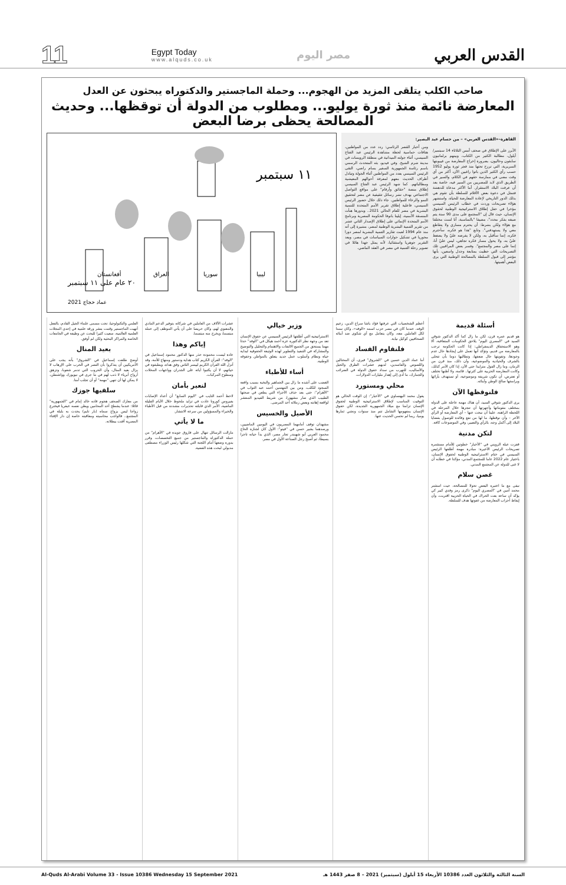11
Egypt Today
www.alquds.co.uk
مصر اليوم
القدس العربي
صاحب الكلب يتلقى المزيد من الهجوم... وحملة الماجستير والدكتوراه يبحثون عن العدل
المعارضة نائمة منذ ثورة يوليو... ومطلوب من الدولة أن توقظها... وحديث المصالحة يحظى برضا البعض
القاهرة–«القدس العربي» – من حسام عبد البصير:
الأبرز على الإطلاق في صحف أمس الثلاثاء 14 سبتمبر/أيلول، مطالبة الكثير من الكتاب، وبينهم برلمانيون سابقون وحاليون، بضرورة إخراج المعارضة من غيبوبتها السريرية، التي ترزح تحتها منذ فجر ثورة يوليو 1952 حسب رأي الكثير الذين باتوا راغبين الآن، أكثر من أي وقت مضى في ممارسة حقهم في الكلام، والسير في الطريق الذي لابد للمصريين من السير فيه، خاصة بعد أن عرفت البلاد الاستقرار. أما الأكثر مدعاة للدهشة فتمثل في دعوة بعض الأقلام للسلطة بأن تقوم هي بذلك الدور التاريخي لإعادة المعارضة للحياة، واستشهر هؤلاء تصريحات وردت في خطاب الرئيس السيسي مؤخرا في حفل إطلاق الاستراتيجية الوطنية لحقوق الإنسان، حيث قال إن "المجتمع على مدى 90 سنة يتم صبغه بفكر محدد"، مضيفا "بالمناسبة، أنا لست مختلفا مع هؤلاء ولكن بشرط: أن يحترم مساري ولا يتقاطع معي ولا يستهدفني". وتابع "هذا هو فكره، سأحترم فكره، إنما سأقبل به، ولكن لا يفرضه عليّ ولا يضغط عليّ به، ولا يحول مسار فكره تجاهي، ليس عليّ أنا، إنما على مصر والمجتمع". وفسر بعض المراقبين تلك التصريحات التي حظيت بمتابعة وجدل واسعين، بأنها مؤشر إلى قبول السلطة بالمصالحة الوطنية التي يرى البعض أهميتها.
ومن أخبار القصر الرئاسي: ردد عدد من المواطنين، هتافات حماسية لحظة مشاهدة الرئيس عبد الفتاح السيسي، أثناء جولته الميدانية في منطقة الرويسات في مدينة شرم الشيخ. وفي فيديو، بثه المتحدث الرسمي باسم رئاسة الجمهورية السفير بسام راضي، التقى الرئيس السيسي بعدد من المواطنين أثناء الجولة وتبادل أطراف الحديث معهم لمعرفة أحوالهم المعيشية ومطالباتهم. كما شهد الرئيس عبد الفتاح السيسي إطلاق منصة "حقائق وأرقام" على مواقع التواصل الاجتماعي بهدف نشر رسائل تثقيفية عن مصر لتحقيق النمو والرخاء للمواطنين. جاء ذلك خلال حضور الرئيس السيسي، فاعلية إطلاق تقرير الأمم المتحدة للتنمية البشرية في مصر للعام الحالي 2021.. وبدورها هنأت المنسقة الأممية، إيلينا بانوفا الحكومة المصرية وبرنامج الأمم المتحدة الإنمائي على إطلاق الإصدار الثاني عشر من تقرير التنمية البشرية الوطنية لمصر، مشيرة إلى أنه منذ عام 1994 لعبت تقارير التنمية البشرية لمصر دورا محوريا في تشكيل حوارات السياسات في مصر، ويعد التقرير جوهريا واستثنائيا، لأنه يمثل جهدا هائلا في تصوير رحلة التنمية في مصر في العقد الماضي.
١١ سبتمبر
أفغانستان
العراق
سوريا
ليبيا
٢٠ عام على ١١ سبتمبر
2021 عماد حجاج
أسئلة قديمة
هو قديم عمره قرن، لكن ما زال كما أكد الدكتور شوقي السيد في "المصري اليوم" يلاحق الحكومات المتعاقبة، ألا وهو الاستحقاق الديمقراطي: إذا كانت الحكومة ترحب بالمعارضة من قديم، وتؤكد أنها تعمل على إيجادها حال عدم وجودها، وتقويتها حال ضعفها، وتطالبها دوما بأن تتحلى بالشرف والحيادية والموضوعية، وأن ذلك، منذ قرن من الزمان، وما زال القول متزايدا حتى الآن، إذا كان الأمر كذلك، وكانت المعارضة الحزبية على كثرتها.. قائمة، ولا أظنها تختلف أو تعترض، أن تكون شريفة وموضوعية، أو تستهدف بآرائها وبرامجها صالح الوطن وأبنائه.
فلنوقظها الآن
يرى الدكتور شوقي السيد، أن هناك مهمة عاجلة على الدولة بمختلف مقوماتها وأجهزتها أن تنجزها خلال المرحلة في اللحظة الراهنة، علينا أن نبحث عنها – أي المعارضة أو الرأي الآخر – وأن نوقظها، ما لها من نفع وفائدة للوصول بقضايا البلاد إلى أكمل وجه، بالرأي والتعبير، وفي الموضوعات كافة.
لتكن مدنية
قفزت عبلة الرويني في "الأخبار" خطوتين للأمام مستثمرة تصريحات الرئيس الأخيرة: مبادرة مهمة أطلقها الرئيس السيسي في ختام الاستراتيجية الوطنية لحقوق الإنسان، باختيار عام 2022 عاما للمجتمع المدني، مؤكدا في خطابه أن لا غنى للدولة عن المجتمع المدني.
غصن سلام
نبقى مع ما اعتبره البعض تحولا للمصالحة، حيث استثمر محمد أمين في "المصري اليوم" ذكرى رمز وفدي كبير كي يؤكد أن ساعة بعث الحراك في الحياة الحزبية اقتربت، وأن إيقاظ أحزاب المعارضة من غفوتها هدف للسلطة.
أعظم الشخصيات التي عرفتها فؤاد باشا سراج الدين، زعيم الوفد، عندما كان في مصر حزب اسمه «الوفد»، وكان سندا لكل العاملين معه، وكان يتعامل مع أي شكوى ضد أبنائه الصحافيين كوكيل نيابة.
فلنقاوم الفساد
أما عماد الدين حسين في "الشروق" فيرى، أن المحتالين واللصوص والفاسدين، لديهم عشرات الطرق والحيل والأساليب، للتهرب من سداد حقوق الدولة في الضرائب والجمارك، ما أدى إلى إهدار مليارات الدولارات.
محلي ومستورد
يقول محمد البهنساوي في "الأخبار": إن الوقت الحالي هو التوقيت المناسب لإطلاق الاستراتيجية الوطنية لحقوق الإنسان تزامنا مع ميلاد الجمهورية الجديدة، لكن حقوق الإنسان بمفهومها الشامل تتم منذ سنوات ونجني ثمارها يوميا، ربما لم نحسن الحديث عنها.
وزير خيالي
الاستراتيجية التي أطلقها الرئيس السيسي عن حقوق الإنسان تعد من وجهة نظر الدكتورة عزة أحمد هيكل في "الوفد" حدثا مهما يستحق من الجميع الالتفات والاهتمام والتحليل والتوضيح والمشاركة في التنفيذ والتطوير لهذه الوثيقة الحقوقية لبداية حياة ونظام وأسلوب عمل جديد يتعلق بالمواطن وحقوقه الوطنية.
أساء للأطباء
الغضب على أشده ما زال بين الجماهير والنخبة بسبب واقعة السجود للكلب، ومن بين المهتمين أحمد عبد التواب في "الأهرام": حتى بعد حذف الأجزاء التي يطعن في صحتها الطبيب الذي صار مشهورا، من شريط الفيديو المنتشر لواقعة إهانته وبعض زملائه أحد المرضى.
الأصيل والخسيس
مشهدان توقف أمامهما المصريون في اليومين الماضيين، ورصدهما بشير حسن في "فيتو": الأول كان لجنازة الحاج محمود العربي أبو شهبندر تجار مصر، الذي بدأ حياته تاجرا بسيطا، ثم أصبح رجل الصناعة الأول في مصر.
عشرات الآلاف من العاملين في شركاته بتوفير الدعم المادي والمعنوي لهم، وكان حريصا على أن يأتي الموظف إلى عمله مبتسما، ويخرج منه مبتسما.
إياكم وهذا
عادة ليست محمودة حذر منها الدكتور محمود إسماعيل في "الوفد": القرآن الكريم كتاب هداية ودستور ومنهاج للأمة، وقد أنزل الله القرآن الكريم لييسر الناس وفق هداه، ويطبقوه في حياتهم، لا أن يكتبوا آياته على الجدران وواجهات المحلات وسطوح المركبات.
لنعبر بأمان
لاحظ أحمد التايب في "اليوم السابع" أن أعداد الإصابات بفيروس كورونا عادت في تزايد ملحوظ خلال الأيام القليلة الماضية، الأمر الذي قابلته تحذيرات مشددة من قبل الأطباء والخبراء والمسؤولين من سرعة الانتشار.
ما لا يأتي
مازالت الرسائل تنهال على فاروق جويدة في "الأهرام" من حملة الدكتوراه والماجستير من جميع التخصصات، وقرر بدوره وضعها أمام اللجنة التي شكلها رئيس الوزراء مصطفى مدبولي لبحث هذه القضية.
العلمي والتكنولوجيا، تحت مسمى علماء الجيل القادم، بالفعل أنهيت الماجستير وقمت بنشر ورقة علمية في إحدى المجلات العلمية العالمية، سعيت كثيرا للبحث عن وظيفة في الجامعات الخاصة والمراكز البحثية ولكن لم أوفق.
بعيد المنال
أوضح طلعت إسماعيل في "الشروق" بأنه يجب على الأمريكيين أن يتذكروا بأن النصر في الحرب على الإرهاب لا يزال بعيد المنال، وأن الحروب التي تدمر شعوبا، وتزهق أرواح أبرياء لا ذنب لهم في ما جرى في نيويورك وواشنطن، لا يمكن لها أن تنهي "مهمة" أو أن تجلب أمنا.
سلفيها جوزك
من معارك الصحف هجوم قاده خالد إمام في "الجمهورية" قائلا: عندما يشطح أحد المحامين ويظن نفسه عبقريا فيخترع زواجا ليس بزواج سماه (بار تايم) يحدث به بلبلة في المجتمع.. فالواجب محاسبته ومعاقبته خاصة إن دار الإفتاء المصرية أفتت ببطلانه.
Al-Quds Al-Arabi Volume 33 - Issue 10386 Wednesday 15 September 2021
السنة الثالثة والثلاثون العدد 10386 الأربعاء 15 أيلول (سبتمبر) 2021 – 8 صفر 1443 هـ